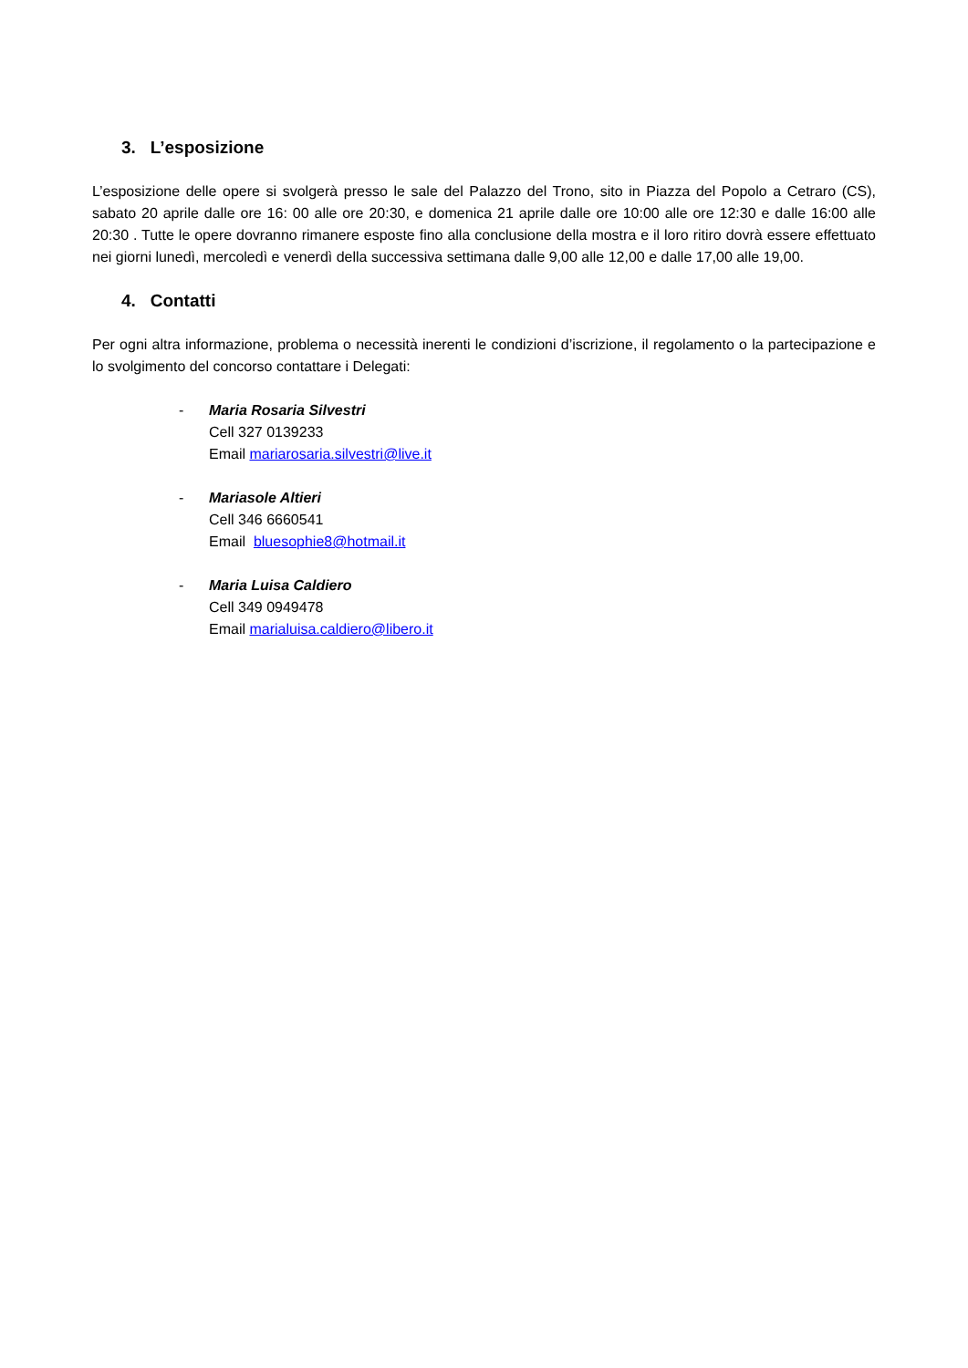3. L’esposizione
L’esposizione delle opere si svolgerà presso le sale del Palazzo del Trono, sito in Piazza del Popolo a Cetraro (CS), sabato 20 aprile dalle ore 16: 00 alle ore 20:30, e domenica 21 aprile dalle ore 10:00 alle ore 12:30 e dalle 16:00 alle 20:30 . Tutte le opere dovranno rimanere esposte fino alla conclusione della mostra e il loro ritiro dovrà essere effettuato nei giorni lunedì, mercoledì e venerdì della successiva settimana dalle 9,00 alle 12,00 e dalle 17,00 alle 19,00.
4. Contatti
Per ogni altra informazione, problema o necessità inerenti le condizioni d’iscrizione, il regolamento o la partecipazione e lo svolgimento del concorso contattare i Delegati:
- Maria Rosaria Silvestri
Cell 327 0139233
Email mariarosaria.silvestri@live.it
- Mariasole Altieri
Cell 346 6660541
Email bluesophie8@hotmail.it
- Maria Luisa Caldiero
Cell 349 0949478
Email marialuisa.caldiero@libero.it